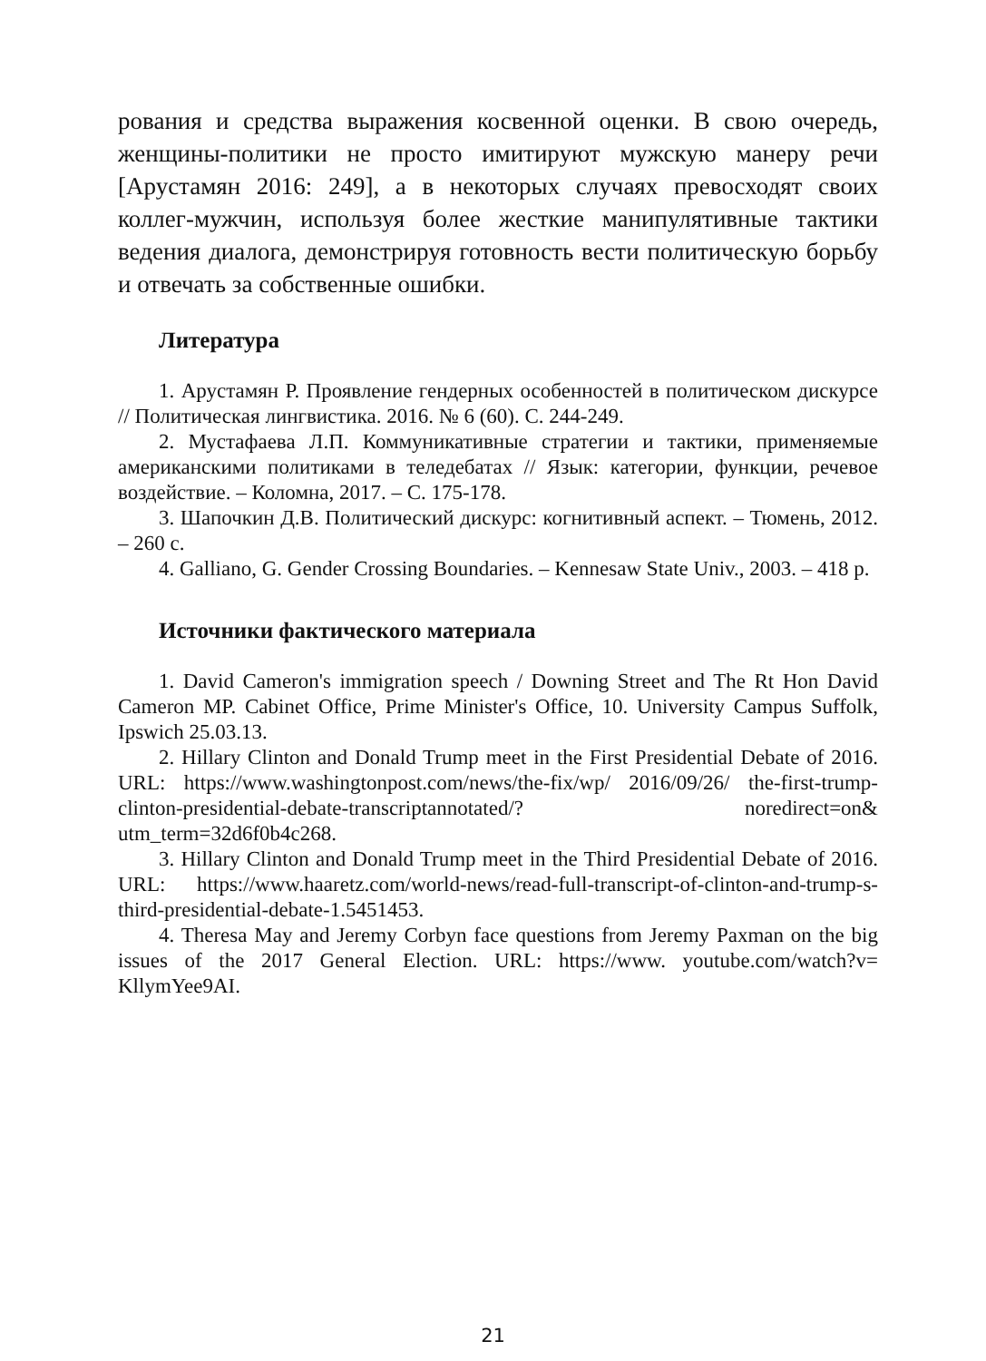рования и средства выражения косвенной оценки. В свою очередь, женщины-политики не просто имитируют мужскую манеру речи [Арустамян 2016: 249], а в некоторых случаях превосходят своих коллег-мужчин, используя более жесткие манипулятивные тактики ведения диалога, демонстрируя готовность вести политическую борьбу и отвечать за собственные ошибки.
Литература
1. Арустамян Р. Проявление гендерных особенностей в политическом дискурсе // Политическая лингвистика. 2016. № 6 (60). С. 244-249.
2. Мустафаева Л.П. Коммуникативные стратегии и тактики, применяемые американскими политиками в теледебатах // Язык: категории, функции, речевое воздействие. – Коломна, 2017. – С. 175-178.
3. Шапочкин Д.В. Политический дискурс: когнитивный аспект. – Тюмень, 2012. – 260 с.
4. Galliano, G. Gender Crossing Boundaries. – Kennesaw State Univ., 2003. – 418 p.
Источники фактического материала
1. David Cameron's immigration speech / Downing Street and The Rt Hon David Cameron MP. Cabinet Office, Prime Minister's Office, 10. University Campus Suffolk, Ipswich 25.03.13.
2. Hillary Clinton and Donald Trump meet in the First Presidential Debate of 2016. URL: https://www.washingtonpost.com/news/the-fix/wp/ 2016/09/26/ the-first-trump-clinton-presidential-debate-transcriptannotated/? noredirect=on& utm_term=32d6f0b4c268.
3. Hillary Clinton and Donald Trump meet in the Third Presidential Debate of 2016. URL: https://www.haaretz.com/world-news/read-full-transcript-of-clinton-and-trump-s-third-presidential-debate-1.5451453.
4. Theresa May and Jeremy Corbyn face questions from Jeremy Paxman on the big issues of the 2017 General Election. URL: https://www. youtube.com/watch?v= KllymYee9AI.
21